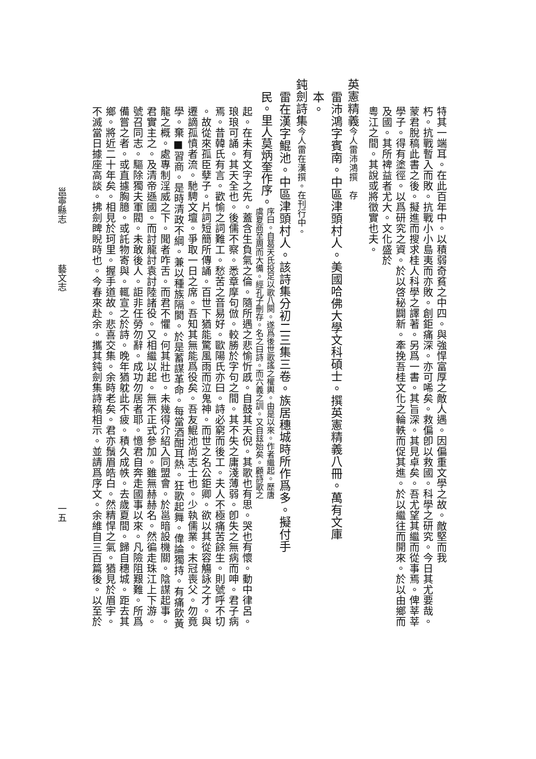特其一端耳。在此百年中。以積弱奇貧之中四。與強悍富厚之敵人遇。因偏重文學之故。敵堅而我
朽。抗戰暫入而敗。抗戰小小島夷而亦敗。創鉅痛深。亦可唏矣。救偏卽以救國。科學之研究。今日其尤要哉。
蒙君脫稿此書之後。擬進而搜求桂人科學之譯著。另爲一書。其旨深。其見卓矣。吾尤望其繼而從事焉。俾莘莘
學子。得有塗徑。以爲研究之資。於以啓秘闢新。牽挽吾桂文化之輪軼而促其進。於以繼往而開來。於以由鄉而
及國。其所裨益者尤大。文化盛於
粵江之間。其說或將徵實也夫。
英憲精義今人雷沛鴻撰　存
雷沛鴻字賓南。中區津頭村人。美國哈佛大學文科碩士。撰英憲精義八冊。萬有文庫
本。
鈍劍詩集今人雷在漢撰。在刊行中。
雷在漢字鯤池。中區津頭村人。該詩集分初二三集三卷。族居穗城時所作爲多。擬付手
民。里人莫炳奎作序。
序曰。自葛天氏投足以歌八闋。遂爲後世歌謠之權輿。由是以來。作者繼起。歷唐
虞夏商至周而大備。經孔子刪存。名之曰詩。而六義之訓。又自玆始矣。顧詩歌之
起。在未有文字之先。蓋含生負氣之倫。隨所遇之悲愉忻慼。自鼓其天倪。其歌也有思。哭也有懷。動中律呂。
琅琅可誦。其天全也。後儒不察。悉章摩句倣。較勝於字句之間。其不失之庸淺薄弱。卽失之無病而呻。君子病
焉。昔韓氏有言。歡愉之詞難工。愁苦之音易好。歐陽氏亦曰。詩必窮而後工。夫人不極痛苦餘生。則號呼不切
。故從來孤臣孽子。片詞短簡所傳誦。百世下猶能驚風雨而泣鬼神。而世之名公鉅卿。欲以其從容觴詠之才。與
遷謫孤憤者流。馳騁文壇。爭取一日之席。吾知其無能爲役矣。吾友鯤池尚志士也。少執儒業。末冠喪父。勿竟
學。棄■習商。是時清政不綱。兼以種族隔閡。於是蓄謀革命。每當酒酣耳熱。狂歌起舞。偉論獨持。有痛飲黃
龍之概。處專制淫威之下。聞者咋舌。而君不懼。何其壯也。未幾得介紹入同盟會。於邕暗設機關。陰謀起事。
君實主之。及清帝遜國。而討龍討袁討陸諸役。又相繼以起。無不正式參加。雖無赫赫名。然徧走珠江上下游。
號召同志。驅除獨夫軍閥。未敢後人。詎非任勞勿辭。成功勿居者耶。憶君自奔走國事以來。凡險阻艱難。所爲
備嘗之者。或直攄胸臆。或託物寄與。輒宣之於詩。晚年猶躭此不疲。積久成帙。去歲夏間。歸自穗城。距去其
鄉。將近二十年矣。相見於珂里。握手道故。悲喜交集。余時老矣。君亦鬚眉皓白。然精悍之氣。猶見於眉宇。
不滅當日據座高談。拂劍睥睨時也。今春來赴余。攜其鈍劍集詩稿相示。並請爲序文。余維自三百篇後。以至於
邕寧縣志 藝文志 一五